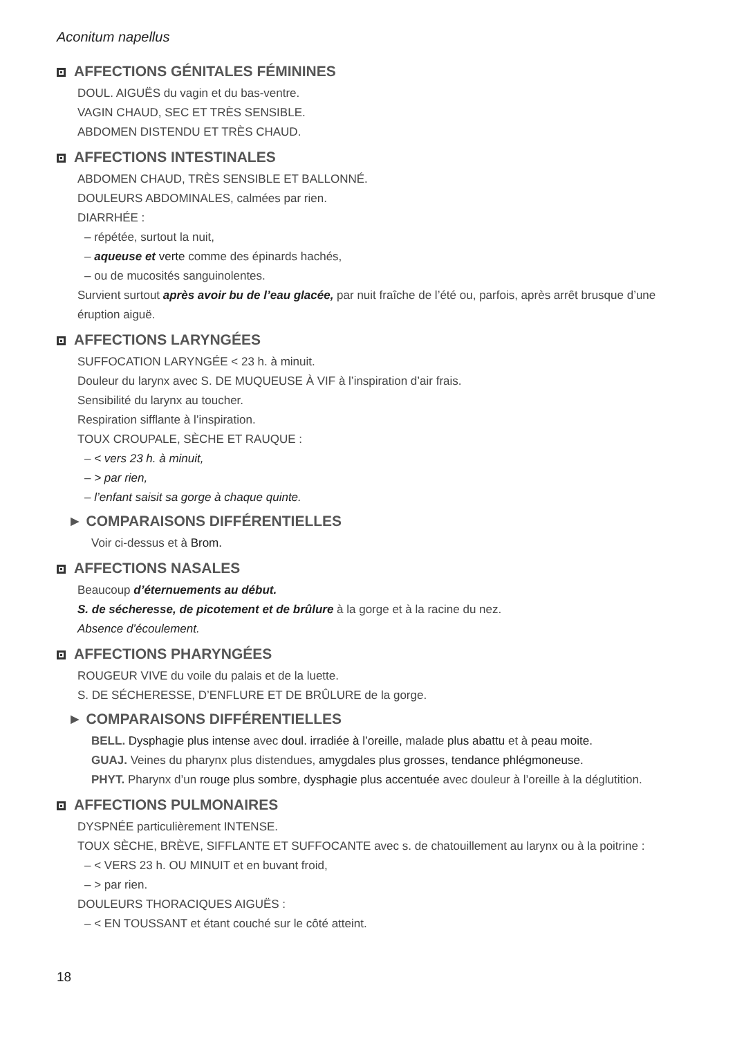Aconitum napellus
AFFECTIONS GÉNITALES FÉMININES
DOUL. AIGUËS du vagin et du bas-ventre.
VAGIN CHAUD, SEC ET TRÈS SENSIBLE.
ABDOMEN DISTENDU ET TRÈS CHAUD.
AFFECTIONS INTESTINALES
ABDOMEN CHAUD, TRÈS SENSIBLE ET BALLONNÉ.
DOULEURS ABDOMINALES, calmées par rien.
DIARRHÉE :
– répétée, surtout la nuit,
– aqueuse et verte comme des épinards hachés,
– ou de mucosités sanguinolentes.
Survient surtout après avoir bu de l’eau glacée, par nuit fraîche de l’été ou, parfois, après arrêt brusque d’une éruption aiguë.
AFFECTIONS LARYNGÉES
SUFFOCATION LARYNGÉE < 23 h. à minuit.
Douleur du larynx avec S. DE MUQUEUSE À VIF à l’inspiration d’air frais.
Sensibilité du larynx au toucher.
Respiration sifflante à l’inspiration.
TOUX CROUPALE, SÈCHE ET RAUQUE :
– < vers 23 h. à minuit,
– > par rien,
– l’enfant saisit sa gorge à chaque quinte.
► COMPARAISONS DIFFÉRENTIELLES
Voir ci-dessus et à Brom.
AFFECTIONS NASALES
Beaucoup d’éternuements au début.
S. de sécheresse, de picotement et de brûlure à la gorge et à la racine du nez.
Absence d’écoulement.
AFFECTIONS PHARYNGÉES
ROUGEUR VIVE du voile du palais et de la luette.
S. DE SÉCHERESSE, D’ENFLURE ET DE BRÛLURE de la gorge.
► COMPARAISONS DIFFÉRENTIELLES
BELL. Dysphagie plus intense avec doul. irradiée à l’oreille, malade plus abattu et à peau moite.
GUAJ. Veines du pharynx plus distendues, amygdales plus grosses, tendance phlégmoneuse.
PHYT. Pharynx d’un rouge plus sombre, dysphagie plus accentuée avec douleur à l’oreille à la déglutition.
AFFECTIONS PULMONAIRES
DYSPNÉE particulièrement INTENSE.
TOUX SÈCHE, BRÈVE, SIFFLANTE ET SUFFOCANTE avec s. de chatouillement au larynx ou à la poitrine :
– < VERS 23 h. OU MINUIT et en buvant froid,
– > par rien.
DOULEURS THORACIQUES AIGUËS :
– < EN TOUSSANT et étant couché sur le côté atteint.
18